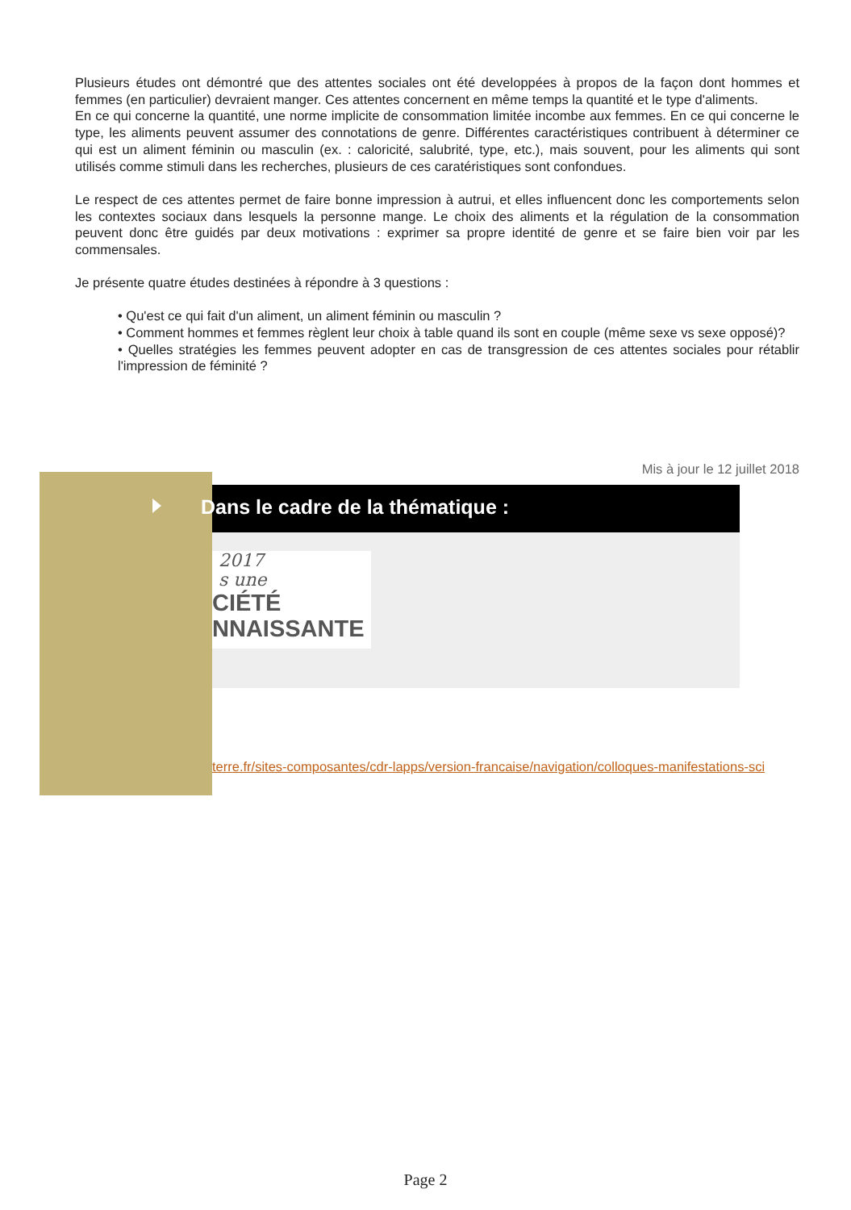Plusieurs études ont démontré que des attentes sociales ont été developpées à propos de la façon dont hommes et femmes (en particulier) devraient manger. Ces attentes concernent en même temps la quantité et le type d'aliments.
En ce qui concerne la quantité, une norme implicite de consommation limitée incombe aux femmes. En ce qui concerne le type, les aliments peuvent assumer des connotations de genre. Différentes caractéristiques contribuent à déterminer ce qui est un aliment féminin ou masculin (ex. : caloricité, salubrité, type, etc.), mais souvent, pour les aliments qui sont utilisés comme stimuli dans les recherches, plusieurs de ces caratéristiques sont confondues.
Le respect de ces attentes permet de faire bonne impression à autrui, et elles influencent donc les comportements selon les contextes sociaux dans lesquels la personne mange. Le choix des aliments et la régulation de la consommation peuvent donc être guidés par deux motivations : exprimer sa propre identité de genre et se faire bien voir par les commensales.
Je présente quatre études destinées à répondre à 3 questions :
• Qu'est ce qui fait d'un aliment, un aliment féminin ou masculin ?
• Comment hommes et femmes règlent leur choix à table quand ils sont en couple (même sexe vs sexe opposé)?
• Quelles stratégies les femmes peuvent adopter en cas de transgression de ces attentes sociales pour rétablir l'impression de féminité ?
Mis à jour le 12 juillet 2018
Dans le cadre de la thématique :
2017
s une
CIÉTÉ
NNAISSANTE
terre.fr/sites-composantes/cdr-lapps/version-francaise/navigation/colloques-manifestations-sci
Page 2